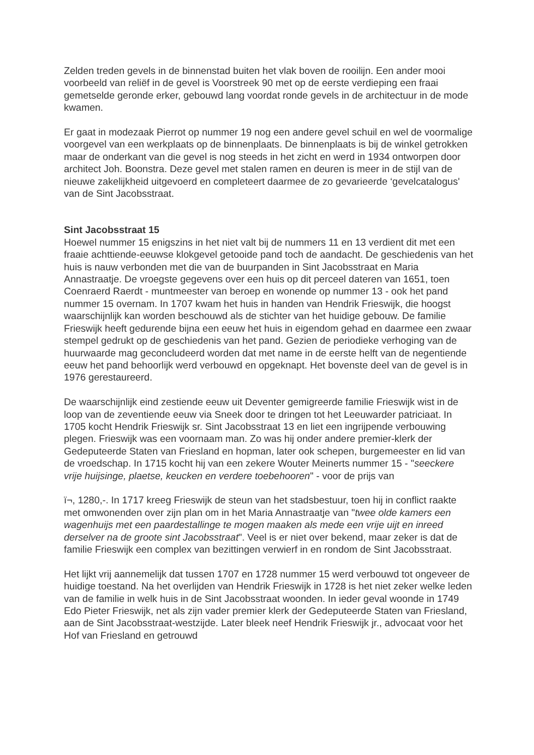Zelden treden gevels in de binnenstad buiten het vlak boven de rooilijn. Een ander mooi voorbeeld van reliëf in de gevel is Voorstreek 90 met op de eerste verdieping een fraai gemetselde geronde erker, gebouwd lang voordat ronde gevels in de architectuur in de mode kwamen.
Er gaat in modezaak Pierrot op nummer 19 nog een andere gevel schuil en wel de voormalige voorgevel van een werkplaats op de binnenplaats. De binnenplaats is bij de winkel getrokken maar de onderkant van die gevel is nog steeds in het zicht en werd in 1934 ontworpen door architect Joh. Boonstra. Deze gevel met stalen ramen en deuren is meer in de stijl van de nieuwe zakelijkheid uitgevoerd en completeert daarmee de zo gevarieerde ‘gevelcatalogus' van de Sint Jacobsstraat.
Sint Jacobsstraat 15
Hoewel nummer 15 enigszins in het niet valt bij de nummers 11 en 13 verdient dit met een fraaie achttiende-eeuwse klokgevel getooide pand toch de aandacht. De geschiedenis van het huis is nauw verbonden met die van de buurpanden in Sint Jacobsstraat en Maria Annastraatje. De vroegste gegevens over een huis op dit perceel dateren van 1651, toen Coenraerd Raerdt - muntmeester van beroep en wonende op nummer 13 - ook het pand nummer 15 overnam. In 1707 kwam het huis in handen van Hendrik Frieswijk, die hoogst waarschijnlijk kan worden beschouwd als de stichter van het huidige gebouw. De familie Frieswijk heeft gedurende bijna een eeuw het huis in eigendom gehad en daarmee een zwaar stempel gedrukt op de geschiedenis van het pand. Gezien de periodieke verhoging van de huurwaarde mag geconcludeerd worden dat met name in de eerste helft van de negentiende eeuw het pand behoorlijk werd verbouwd en opgeknapt. Het bovenste deel van de gevel is in 1976 gerestaureerd.
De waarschijnlijk eind zestiende eeuw uit Deventer gemigreerde familie Frieswijk wist in de loop van de zeventiende eeuw via Sneek door te dringen tot het Leeuwarder patriciaat. In 1705 kocht Hendrik Frieswijk sr. Sint Jacobsstraat 13 en liet een ingrijpende verbouwing plegen. Frieswijk was een voornaam man. Zo was hij onder andere premier-klerk der Gedeputeerde Staten van Friesland en hopman, later ook schepen, burgemeester en lid van de vroedschap. In 1715 kocht hij van een zekere Wouter Meinerts nummer 15 - "seeckere vrije huijsinge, plaetse, keucken en verdere toebehooren" - voor de prijs van
ï¬, 1280,-. In 1717 kreeg Frieswijk de steun van het stadsbestuur, toen hij in conflict raakte met omwonenden over zijn plan om in het Maria Annastraatje van "twee olde kamers een wagenhuijs met een paardestallinge te mogen maaken als mede een vrije uijt en inreed derselver na de groote sint Jacobsstraat". Veel is er niet over bekend, maar zeker is dat de familie Frieswijk een complex van bezittingen verwierf in en rondom de Sint Jacobsstraat.
Het lijkt vrij aannemelijk dat tussen 1707 en 1728 nummer 15 werd verbouwd tot ongeveer de huidige toestand. Na het overlijden van Hendrik Frieswijk in 1728 is het niet zeker welke leden van de familie in welk huis in de Sint Jacobsstraat woonden. In ieder geval woonde in 1749 Edo Pieter Frieswijk, net als zijn vader premier klerk der Gedeputeerde Staten van Friesland, aan de Sint Jacobsstraat-westzijde. Later bleek neef Hendrik Frieswijk jr., advocaat voor het Hof van Friesland en getrouwd